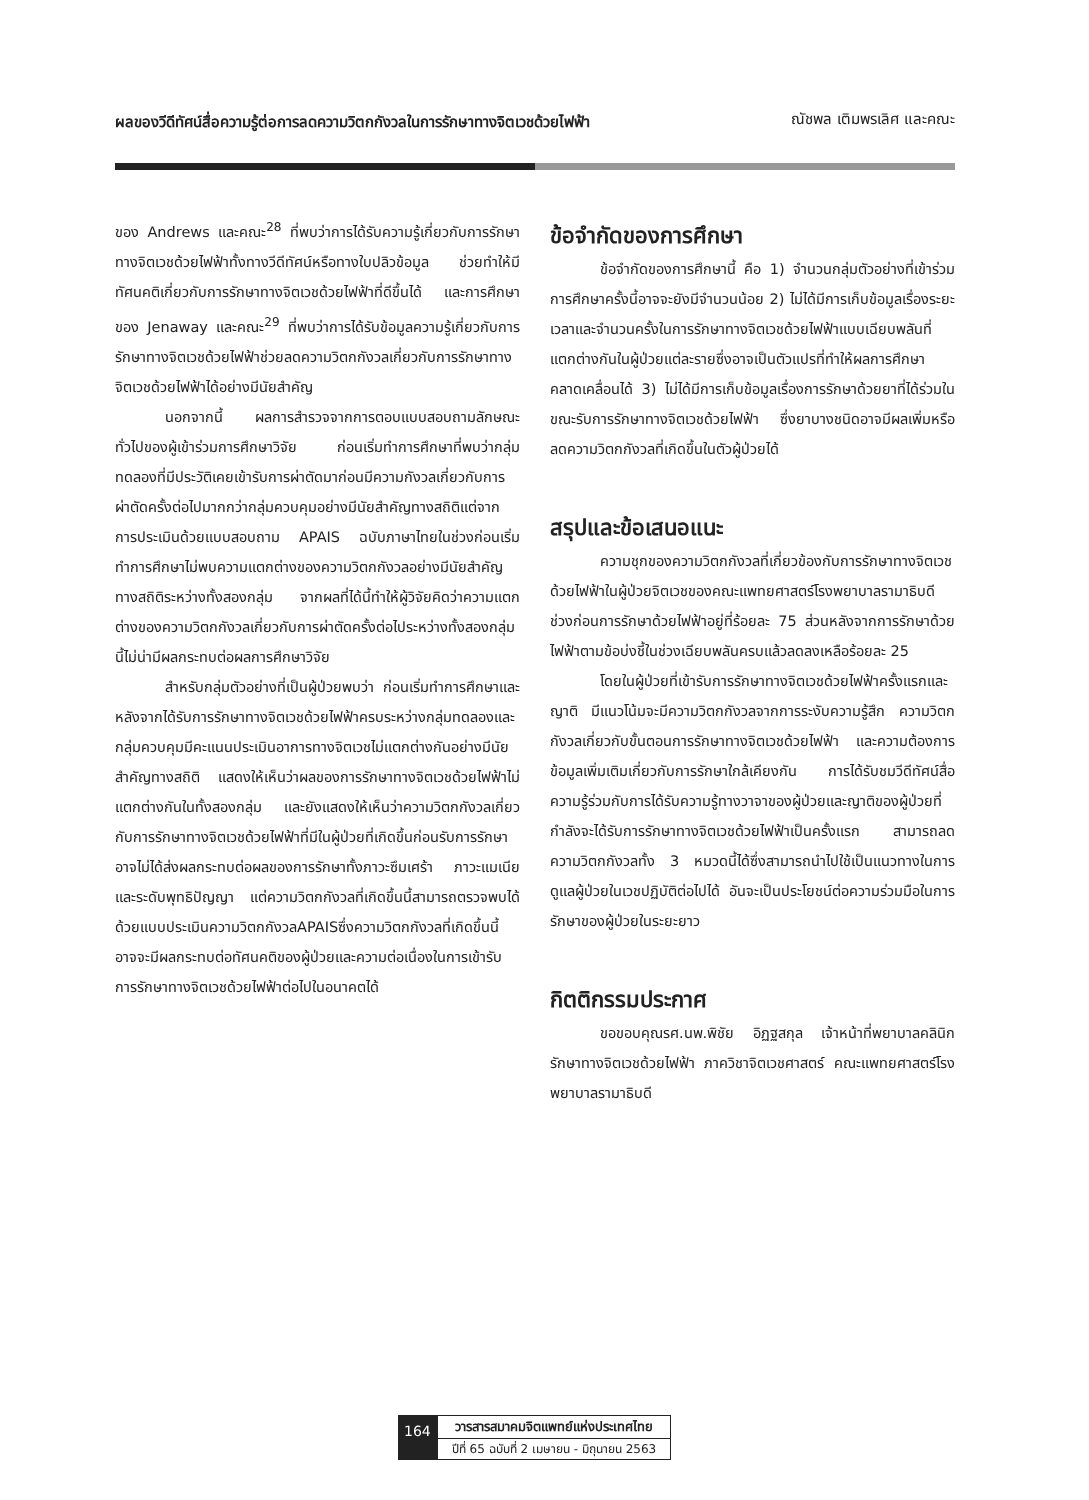ผลของวีดีทัศน์สื่อความรู้ต่อการลดความวิตกกังวลในการรักษาทางจิตเวชด้วยไฟฟ้า ณัชพล เติมพรเลิศ และคณะ
ของ Andrews และคณะ<sup>28</sup> ที่พบว่าการได้รับความรู้เกี่ยวกับการรักษาทางจิตเวชด้วยไฟฟ้าทั้งทางวีดีทัศน์หรือทางใบปลิวข้อมูล ช่วยทำให้มีทัศนคติเกี่ยวกับการรักษาทางจิตเวชด้วยไฟฟ้าที่ดีขึ้นได้ และการศึกษาของ Jenaway และคณะ<sup>29</sup> ที่พบว่าการได้รับข้อมูลความรู้เกี่ยวกับการรักษาทางจิตเวชด้วยไฟฟ้าช่วยลดความวิตกกังวลเกี่ยวกับการรักษาทางจิตเวชด้วยไฟฟ้าได้อย่างมีนัยสำคัญ
นอกจากนี้ ผลการสำรวจจากการตอบแบบสอบถามลักษณะทั่วไปของผู้เข้าร่วมการศึกษาวิจัย ก่อนเริ่มทำการศึกษาที่พบว่ากลุ่มทดลองที่มีประวัติเคยเข้ารับการผ่าตัดมาก่อนมีความกังวลเกี่ยวกับการผ่าตัดครั้งต่อไปมากกว่ากลุ่มควบคุมอย่างมีนัยสำคัญทางสถิติแต่จากการประเมินด้วยแบบสอบถาม APAIS ฉบับภาษาไทยในช่วงก่อนเริ่มทำการศึกษาไม่พบความแตกต่างของความวิตกกังวลอย่างมีนัยสำคัญทางสถิติระหว่างทั้งสองกลุ่ม จากผลที่ได้นี้ทำให้ผู้วิจัยคิดว่าความแตกต่างของความวิตกกังวลเกี่ยวกับการผ่าตัดครั้งต่อไประหว่างทั้งสองกลุ่มนี้ไม่น่ามีผลกระทบต่อผลการศึกษาวิจัย
สำหรับกลุ่มตัวอย่างที่เป็นผู้ป่วยพบว่า ก่อนเริ่มทำการศึกษาและหลังจากได้รับการรักษาทางจิตเวชด้วยไฟฟ้าครบระหว่างกลุ่มทดลองและกลุ่มควบคุมมีคะแนนประเมินอาการทางจิตเวชไม่แตกต่างกันอย่างมีนัยสำคัญทางสถิติ แสดงให้เห็นว่าผลของการรักษาทางจิตเวชด้วยไฟฟ้าไม่แตกต่างกันในทั้งสองกลุ่ม และยังแสดงให้เห็นว่าความวิตกกังวลเกี่ยวกับการรักษาทางจิตเวชด้วยไฟฟ้าที่มีในผู้ป่วยที่เกิดขึ้นก่อนรับการรักษาอาจไม่ได้ส่งผลกระทบต่อผลของการรักษาทั้งภาวะซึมเศร้า ภาวะแมเนียและระดับพุทธิปัญญา แต่ความวิตกกังวลที่เกิดขึ้นนี้สามารถตรวจพบได้ด้วยแบบประเมินความวิตกกังวลAPAISซึ่งความวิตกกังวลที่เกิดขึ้นนี้อาจจะมีผลกระทบต่อทัศนคติของผู้ป่วยและความต่อเนื่องในการเข้ารับการรักษาทางจิตเวชด้วยไฟฟ้าต่อไปในอนาคตได้
ข้อจำกัดของการศึกษา
ข้อจำกัดของการศึกษานี้ คือ 1) จำนวนกลุ่มตัวอย่างที่เข้าร่วมการศึกษาครั้งนี้อาจจะยังมีจำนวนน้อย 2) ไม่ได้มีการเก็บข้อมูลเรื่องระยะเวลาและจำนวนครั้งในการรักษาทางจิตเวชด้วยไฟฟ้าแบบเฉียบพลันที่แตกต่างกันในผู้ป่วยแต่ละรายซึ่งอาจเป็นตัวแปรที่ทำให้ผลการศึกษาคลาดเคลื่อนได้ 3) ไม่ได้มีการเก็บข้อมูลเรื่องการรักษาด้วยยาที่ได้ร่วมในขณะรับการรักษาทางจิตเวชด้วยไฟฟ้า ซึ่งยาบางชนิดอาจมีผลเพิ่มหรือลดความวิตกกังวลที่เกิดขึ้นในตัวผู้ป่วยได้
สรุปและข้อเสนอแนะ
ความชุกของความวิตกกังวลที่เกี่ยวข้องกับการรักษาทางจิตเวชด้วยไฟฟ้าในผู้ป่วยจิตเวชของคณะแพทยศาสตร์โรงพยาบาลรามาธิบดี ช่วงก่อนการรักษาด้วยไฟฟ้าอยู่ที่ร้อยละ 75 ส่วนหลังจากการรักษาด้วยไฟฟ้าตามข้อบ่งชี้ในช่วงเฉียบพลันครบแล้วลดลงเหลือร้อยละ 25
โดยในผู้ป่วยที่เข้ารับการรักษาทางจิตเวชด้วยไฟฟ้าครั้งแรกและญาติ มีแนวโน้มจะมีความวิตกกังวลจากการระงับความรู้สึก ความวิตกกังวลเกี่ยวกับขั้นตอนการรักษาทางจิตเวชด้วยไฟฟ้า และความต้องการข้อมูลเพิ่มเติมเกี่ยวกับการรักษาใกล้เคียงกัน การได้รับชมวีดีทัศน์สื่อความรู้ร่วมกับการได้รับความรู้ทางวาจาของผู้ป่วยและญาติของผู้ป่วยที่กำลังจะได้รับการรักษาทางจิตเวชด้วยไฟฟ้าเป็นครั้งแรก สามารถลดความวิตกกังวลทั้ง 3 หมวดนี้ได้ซึ่งสามารถนำไปใช้เป็นแนวทางในการดูแลผู้ป่วยในเวชปฏิบัติต่อไปได้ อันจะเป็นประโยชน์ต่อความร่วมมือในการรักษาของผู้ป่วยในระยะยาว
กิตติกรรมประกาศ
ขอขอบคุณรศ.นพ.พิชัย อิฏฐสกุล เจ้าหน้าที่พยาบาลคลินิกรักษาทางจิตเวชด้วยไฟฟ้า ภาควิชาจิตเวชศาสตร์ คณะแพทยศาสตร์โรงพยาบาลรามาธิบดี
164
วารสารสมาคมจิตแพทย์แห่งประเทศไทย
ปีที่ 65 ฉบับที่ 2 เมษายน - มิถุนายน 2563